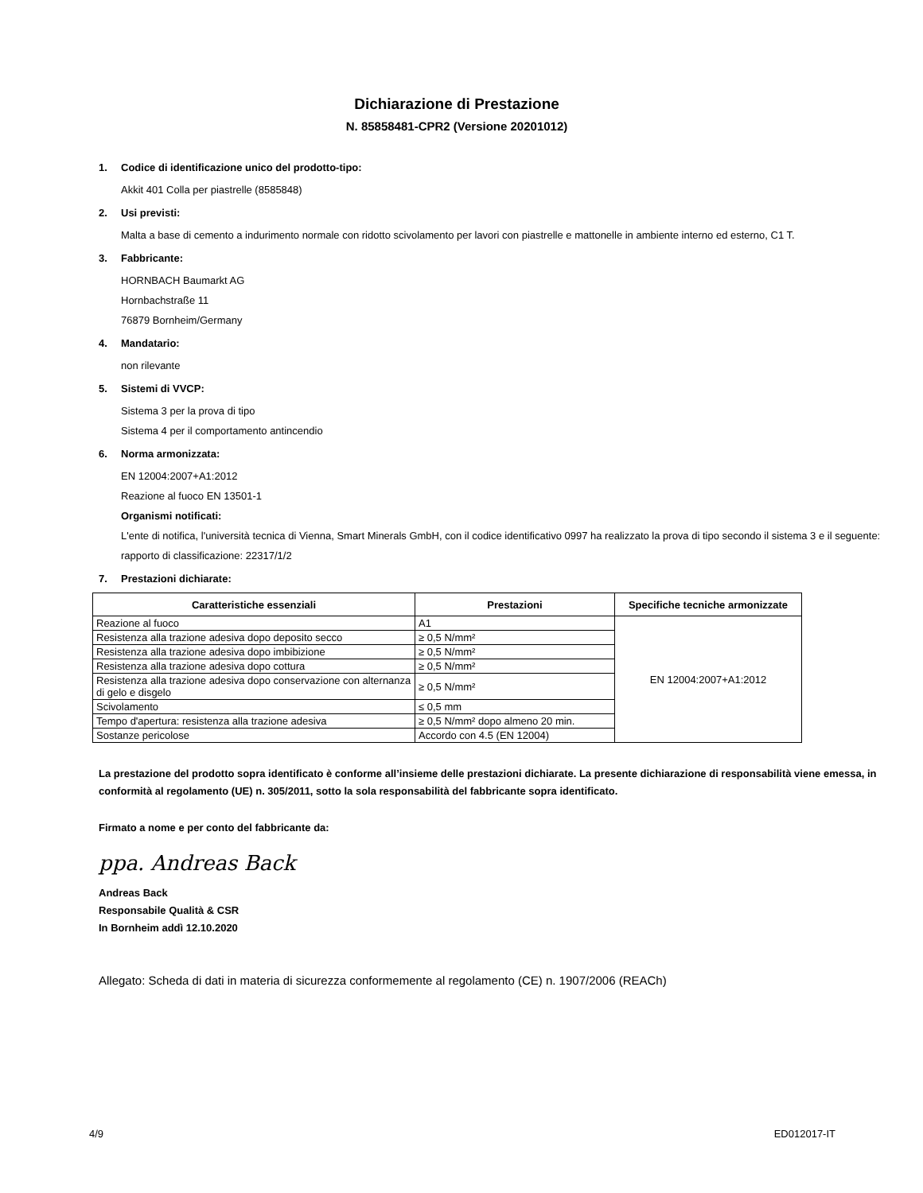Dichiarazione di Prestazione
N. 85858481-CPR2 (Versione 20201012)
1. Codice di identificazione unico del prodotto-tipo:
Akkit 401 Colla per piastrelle (8585848)
2. Usi previsti:
Malta a base di cemento a indurimento normale con ridotto scivolamento per lavori con piastrelle e mattonelle in ambiente interno ed esterno, C1 T.
3. Fabbricante:
HORNBACH Baumarkt AG
Hornbachstraße 11
76879 Bornheim/Germany
4. Mandatario:
non rilevante
5. Sistemi di VVCP:
Sistema 3 per la prova di tipo
Sistema 4 per il comportamento antincendio
6. Norma armonizzata:
EN 12004:2007+A1:2012
Reazione al fuoco EN 13501-1
Organismi notificati:
L'ente di notifica, l'università tecnica di Vienna, Smart Minerals GmbH, con il codice identificativo 0997 ha realizzato la prova di tipo secondo il sistema 3 e il seguente:
rapporto di classificazione: 22317/1/2
7. Prestazioni dichiarate:
| Caratteristiche essenziali | Prestazioni | Specifiche tecniche armonizzate |
| --- | --- | --- |
| Reazione al fuoco | A1 | EN 12004:2007+A1:2012 |
| Resistenza alla trazione adesiva dopo deposito secco | ≥ 0,5 N/mm² | |
| Resistenza alla trazione adesiva dopo imbibizione | ≥ 0,5 N/mm² | |
| Resistenza alla trazione adesiva dopo cottura | ≥ 0,5 N/mm² | |
| Resistenza alla trazione adesiva dopo conservazione con alternanza di gelo e disgelo | ≥ 0,5 N/mm² | |
| Scivolamento | ≤ 0,5 mm | |
| Tempo d'apertura: resistenza alla trazione adesiva | ≥ 0,5 N/mm² dopo almeno 20 min. | |
| Sostanze pericolose | Accordo con 4.5 (EN 12004) | |
La prestazione del prodotto sopra identificato è conforme all’insieme delle prestazioni dichiarate. La presente dichiarazione di responsabilità viene emessa, in conformità al regolamento (UE) n. 305/2011, sotto la sola responsabilità del fabbricante sopra identificato.
Firmato a nome e per conto del fabbricante da:
ppa. Andreas Back
Andreas Back
Responsabile Qualità & CSR
In Bornheim addì 12.10.2020
Allegato: Scheda di dati in materia di sicurezza conformemente al regolamento (CE) n. 1907/2006 (REACh)
4/9 ED012017-IT